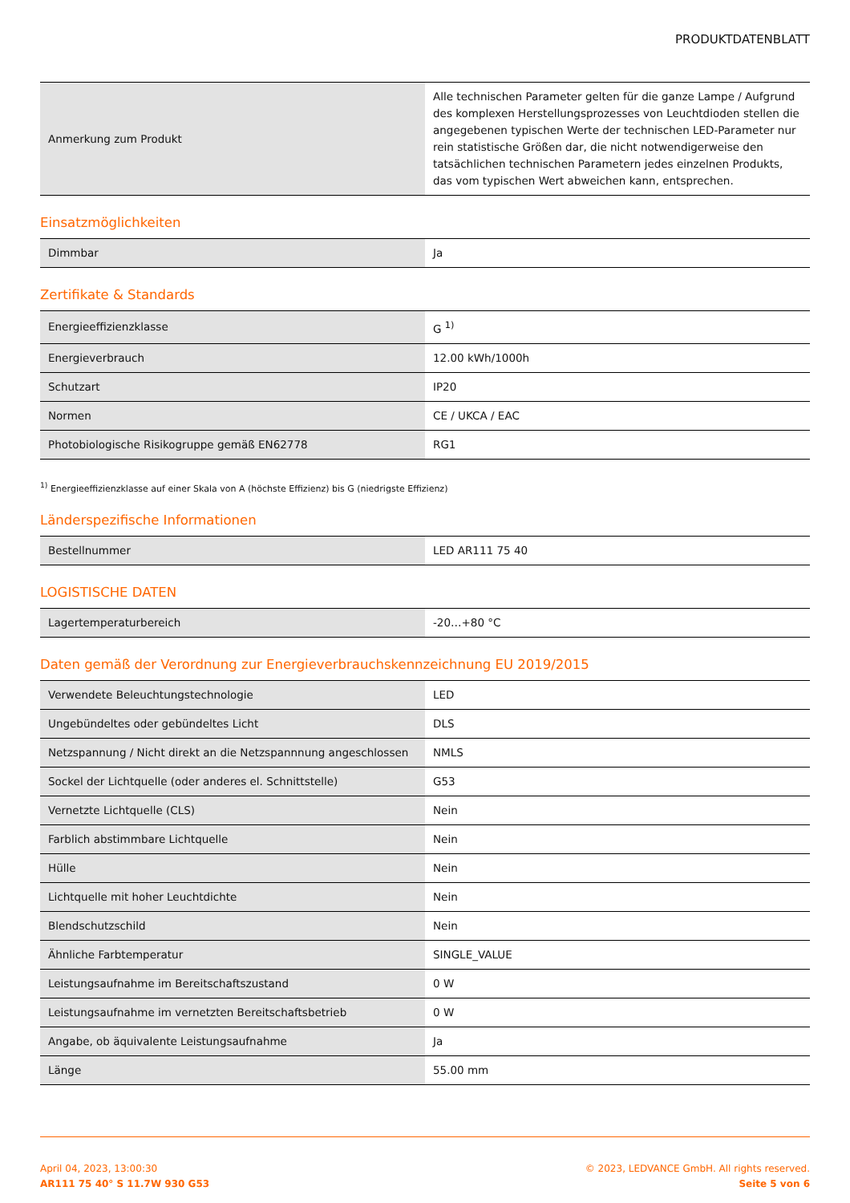PRODUKTDATENBLATT
| Anmerkung zum Produkt | Alle technischen Parameter gelten für die ganze Lampe / Aufgrund des komplexen Herstellungsprozesses von Leuchtdioden stellen die angegebenen typischen Werte der technischen LED-Parameter nur rein statistische Größen dar, die nicht notwendigerweise den tatsächlichen technischen Parametern jedes einzelnen Produkts, das vom typischen Wert abweichen kann, entsprechen. |
Einsatzmöglichkeiten
| Dimmbar | Ja |
Zertifikate & Standards
| Energieeffizienzklasse | G <sup>1)</sup> |
| Energieverbrauch | 12.00 kWh/1000h |
| Schutzart | IP20 |
| Normen | CE / UKCA / EAC |
| Photobiologische Risikogruppe gemäß EN62778 | RG1 |
<sup>1)</sup> Energieeffizienzklasse auf einer Skala von A (höchste Effizienz) bis G (niedrigste Effizienz)
Länderspezifische Informationen
| Bestellnummer | LED AR111 75 40 |
LOGISTISCHE DATEN
| Lagertemperaturbereich | -20…+80 °C |
Daten gemäß der Verordnung zur Energieverbrauchskennzeichnung EU 2019/2015
| Verwendete Beleuchtungstechnologie | LED |
| Ungebündeltes oder gebündeltes Licht | DLS |
| Netzspannung / Nicht direkt an die Netzspannnung angeschlossen | NMLS |
| Sockel der Lichtquelle (oder anderes el. Schnittstelle) | G53 |
| Vernetzte Lichtquelle (CLS) | Nein |
| Farblich abstimmbare Lichtquelle | Nein |
| Hülle | Nein |
| Lichtquelle mit hoher Leuchtdichte | Nein |
| Blendschutzschild | Nein |
| Ähnliche Farbtemperatur | SINGLE_VALUE |
| Leistungsaufnahme im Bereitschaftszustand | 0 W |
| Leistungsaufnahme im vernetzten Bereitschaftsbetrieb | 0 W |
| Angabe, ob äquivalente Leistungsaufnahme | Ja |
| Länge | 55.00 mm |
April 04, 2023, 13:00:30
AR111 75 40° S 11.7W 930 G53
© 2023, LEDVANCE GmbH. All rights reserved.
Seite 5 von 6